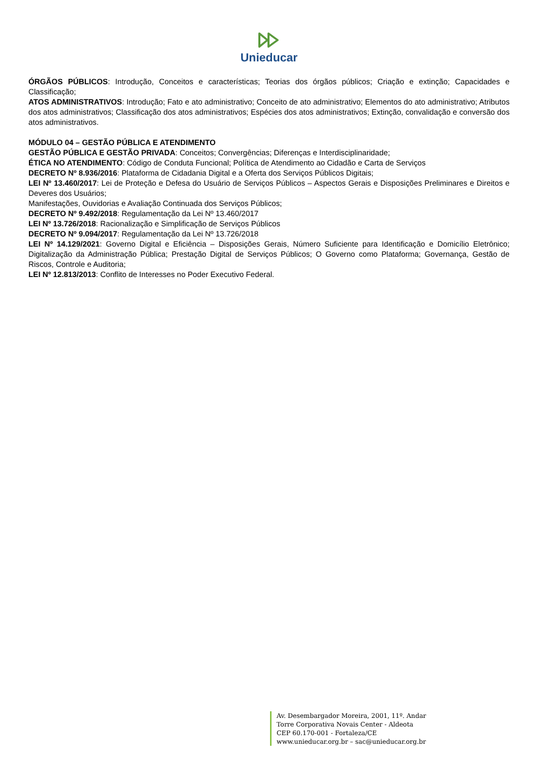Unieducar
ÓRGÃOS PÚBLICOS: Introdução, Conceitos e características; Teorias dos órgãos públicos; Criação e extinção; Capacidades e Classificação;
ATOS ADMINISTRATIVOS: Introdução; Fato e ato administrativo; Conceito de ato administrativo; Elementos do ato administrativo; Atributos dos atos administrativos; Classificação dos atos administrativos; Espécies dos atos administrativos; Extinção, convalidação e conversão dos atos administrativos.
MÓDULO 04 – GESTÃO PÚBLICA E ATENDIMENTO
GESTÃO PÚBLICA E GESTÃO PRIVADA: Conceitos; Convergências; Diferenças e Interdisciplinaridade;
ÉTICA NO ATENDIMENTO: Código de Conduta Funcional; Política de Atendimento ao Cidadão e Carta de Serviços
DECRETO Nº 8.936/2016: Plataforma de Cidadania Digital e a Oferta dos Serviços Públicos Digitais;
LEI Nº 13.460/2017: Lei de Proteção e Defesa do Usuário de Serviços Públicos – Aspectos Gerais e Disposições Preliminares e Direitos e Deveres dos Usuários;
Manifestações, Ouvidorias e Avaliação Continuada dos Serviços Públicos;
DECRETO Nº 9.492/2018: Regulamentação da Lei Nº 13.460/2017
LEI Nº 13.726/2018: Racionalização e Simplificação de Serviços Públicos
DECRETO Nº 9.094/2017: Regulamentação da Lei Nº 13.726/2018
LEI Nº 14.129/2021: Governo Digital e Eficiência – Disposições Gerais, Número Suficiente para Identificação e Domicílio Eletrônico; Digitalização da Administração Pública; Prestação Digital de Serviços Públicos; O Governo como Plataforma; Governança, Gestão de Riscos, Controle e Auditoria;
LEI Nº 12.813/2013: Conflito de Interesses no Poder Executivo Federal.
Av. Desembargador Moreira, 2001, 11º. Andar
Torre Corporativa Novais Center - Aldeota
CEP 60.170-001 - Fortaleza/CE
www.unieducar.org.br – sac@unieducar.org.br